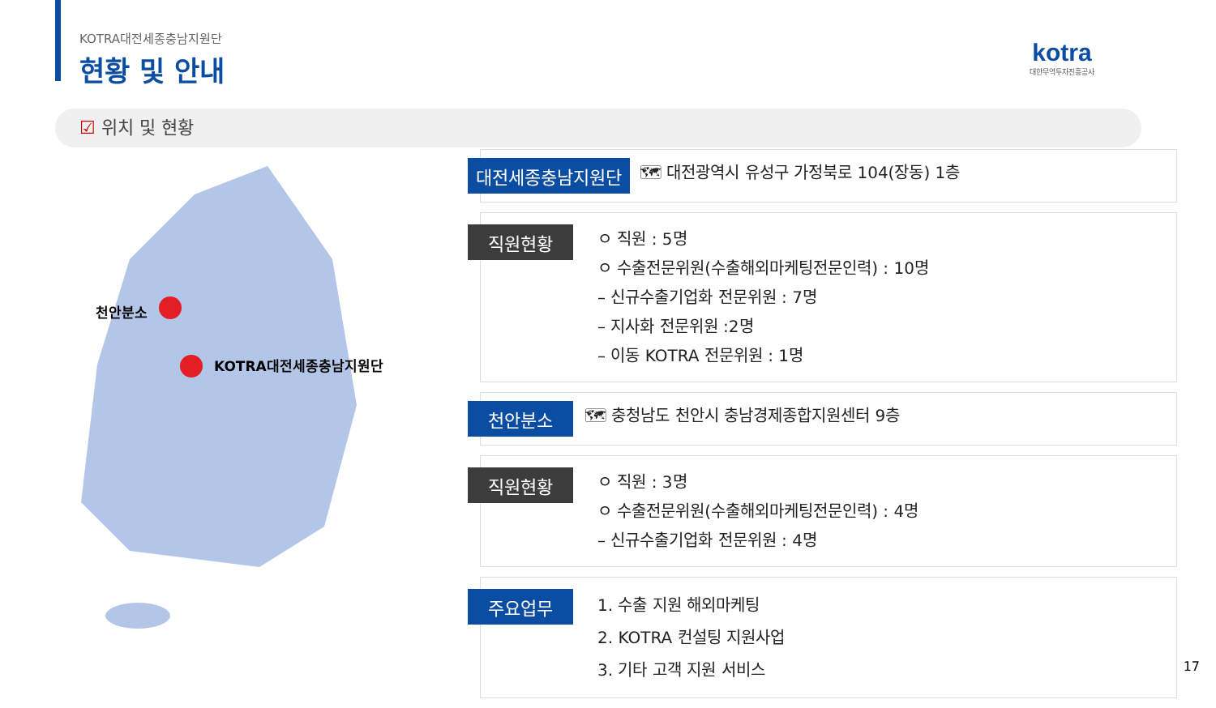KOTRA대전세종충남지원단
현황 및 안내
kotra
대한무역투자진흥공사
☑ 위치 및 현황
천안분소
KOTRA대전세종충남지원단
대전세종충남지원단
🗺 대전광역시 유성구 가정북로 104(장동) 1층
직원현황
ㅇ 직원 : 5명
ㅇ 수출전문위원(수출해외마케팅전문인력) : 10명
– 신규수출기업화 전문위원 : 7명
– 지사화 전문위원 :2명
– 이동 KOTRA 전문위원 : 1명
천안분소
🗺 충청남도 천안시 충남경제종합지원센터 9층
직원현황
ㅇ 직원 : 3명
ㅇ 수출전문위원(수출해외마케팅전문인력) : 4명
– 신규수출기업화 전문위원 : 4명
주요업무
1. 수출 지원 해외마케팅
2. KOTRA 컨설팅 지원사업
3. 기타 고객 지원 서비스
17